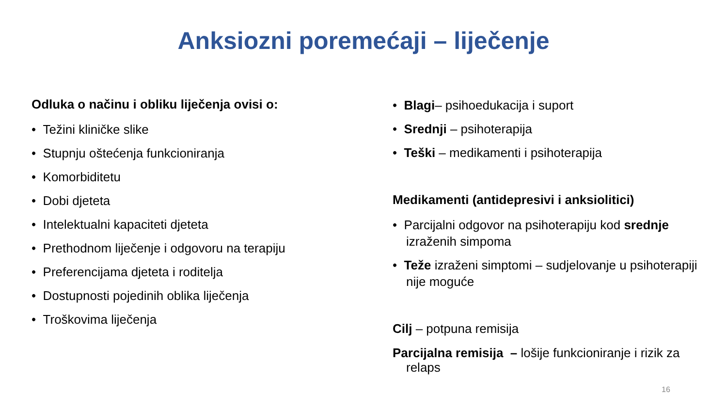Anksiozni poremećaji – liječenje
Odluka o načinu i obliku liječenja ovisi o:
• Težini kliničke slike
• Stupnju oštećenja funkcioniranja
• Komorbiditetu
• Dobi djeteta
• Intelektualni kapaciteti djeteta
• Prethodnom liječenje i odgovoru na terapiju
• Preferencijama djeteta i roditelja
• Dostupnosti pojedinih oblika liječenja
• Troškovima liječenja
• Blagi– psihoedukacija i suport
• Srednji – psihoterapija
• Teški – medikamenti i psihoterapija
Medikamenti (antidepresivi i anksiolitici)
• Parcijalni odgovor na psihoterapiju kod srednje izraženih simpoma
• Teže izraženi simptomi – sudjelovanje u psihoterapiji nije moguće
Cilj – potpuna remisija
Parcijalna remisija – lošije funkcioniranje i rizik za relaps
16